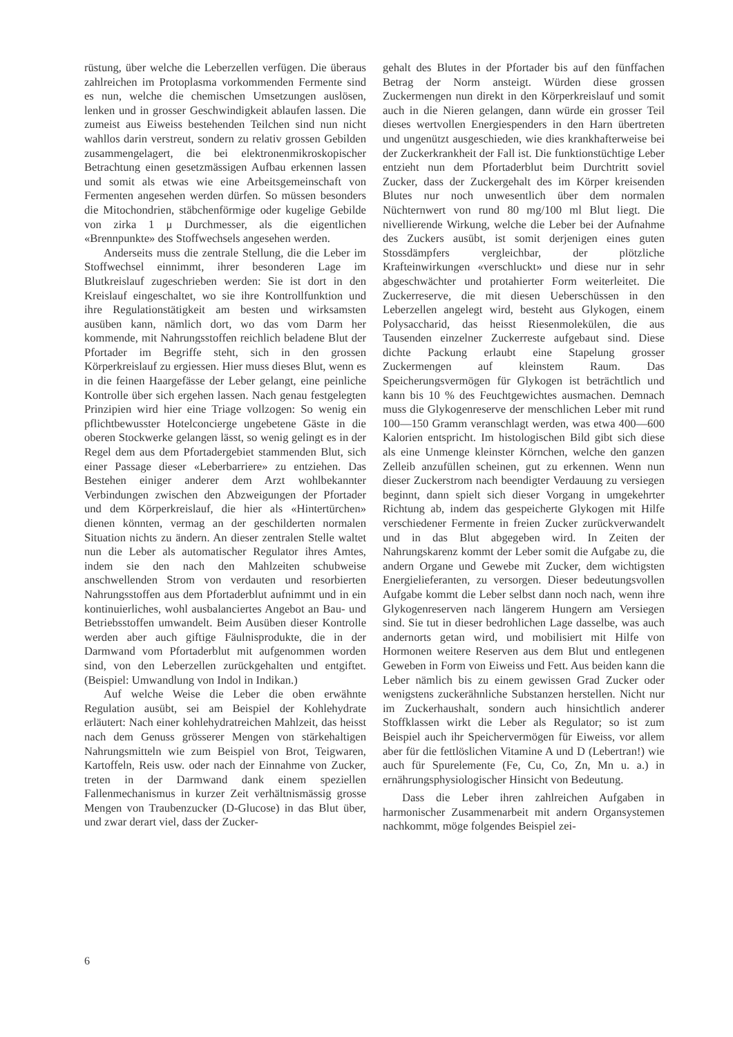rüstung, über welche die Leberzellen verfügen. Die überaus zahlreichen im Protoplasma vorkommenden Fermente sind es nun, welche die chemischen Umsetzungen auslösen, lenken und in grosser Geschwindigkeit ablaufen lassen. Die zumeist aus Eiweiss bestehenden Teilchen sind nun nicht wahllos darin verstreut, sondern zu relativ grossen Gebilden zusammengelagert, die bei elektronenmikroskopischer Betrachtung einen gesetzmässigen Aufbau erkennen lassen und somit als etwas wie eine Arbeitsgemeinschaft von Fermenten angesehen werden dürfen. So müssen besonders die Mitochondrien, stäbchenförmige oder kugelige Gebilde von zirka 1 μ Durchmesser, als die eigentlichen «Brennpunkte» des Stoffwechsels angesehen werden.
Anderseits muss die zentrale Stellung, die die Leber im Stoffwechsel einnimmt, ihrer besonderen Lage im Blutkreislauf zugeschrieben werden: Sie ist dort in den Kreislauf eingeschaltet, wo sie ihre Kontrollfunktion und ihre Regulationstätigkeit am besten und wirksamsten ausüben kann, nämlich dort, wo das vom Darm her kommende, mit Nahrungsstoffen reichlich beladene Blut der Pfortader im Begriffe steht, sich in den grossen Körperkreislauf zu ergiessen. Hier muss dieses Blut, wenn es in die feinen Haargefässe der Leber gelangt, eine peinliche Kontrolle über sich ergehen lassen. Nach genau festgelegten Prinzipien wird hier eine Triage vollzogen: So wenig ein pflichtbewusster Hotelconcierge ungebetene Gäste in die oberen Stockwerke gelangen lässt, so wenig gelingt es in der Regel dem aus dem Pfortadergebiet stammenden Blut, sich einer Passage dieser «Leberbarriere» zu entziehen. Das Bestehen einiger anderer dem Arzt wohlbekannter Verbindungen zwischen den Abzweigungen der Pfortader und dem Körperkreislauf, die hier als «Hintertürchen» dienen könnten, vermag an der geschilderten normalen Situation nichts zu ändern. An dieser zentralen Stelle waltet nun die Leber als automatischer Regulator ihres Amtes, indem sie den nach den Mahlzeiten schubweise anschwellenden Strom von verdauten und resorbierten Nahrungsstoffen aus dem Pfortaderblut aufnimmt und in ein kontinuierliches, wohl ausbalanciertes Angebot an Bau- und Betriebsstoffen umwandelt. Beim Ausüben dieser Kontrolle werden aber auch giftige Fäulnisprodukte, die in der Darmwand vom Pfortaderblut mit aufgenommen worden sind, von den Leberzellen zurückgehalten und entgiftet. (Beispiel: Umwandlung von Indol in Indikan.)
Auf welche Weise die Leber die oben erwähnte Regulation ausübt, sei am Beispiel der Kohlehydrate erläutert: Nach einer kohlehydratreichen Mahlzeit, das heisst nach dem Genuss grösserer Mengen von stärkehaltigen Nahrungsmitteln wie zum Beispiel von Brot, Teigwaren, Kartoffeln, Reis usw. oder nach der Einnahme von Zucker, treten in der Darmwand dank einem speziellen Fallenmechanismus in kurzer Zeit verhältnismässig grosse Mengen von Traubenzucker (D-Glucose) in das Blut über, und zwar derart viel, dass der Zucker-
gehalt des Blutes in der Pfortader bis auf den fünffachen Betrag der Norm ansteigt. Würden diese grossen Zuckermengen nun direkt in den Körperkreislauf und somit auch in die Nieren gelangen, dann würde ein grosser Teil dieses wertvollen Energiespenders in den Harn übertreten und ungenützt ausgeschieden, wie dies krankhafterweise bei der Zuckerkrankheit der Fall ist. Die funktionstüchtige Leber entzieht nun dem Pfortaderblut beim Durchtritt soviel Zucker, dass der Zuckergehalt des im Körper kreisenden Blutes nur noch unwesentlich über dem normalen Nüchternwert von rund 80 mg/100 ml Blut liegt. Die nivellierende Wirkung, welche die Leber bei der Aufnahme des Zuckers ausübt, ist somit derjenigen eines guten Stossdämpfers vergleichbar, der plötzliche Krafteinwirkungen «verschluckt» und diese nur in sehr abgeschwächter und protahierter Form weiterleitet. Die Zuckerreserve, die mit diesen Ueberschüssen in den Leberzellen angelegt wird, besteht aus Glykogen, einem Polysaccharid, das heisst Riesenmolekülen, die aus Tausenden einzelner Zuckerreste aufgebaut sind. Diese dichte Packung erlaubt eine Stapelung grosser Zuckermengen auf kleinstem Raum. Das Speicherungsvermögen für Glykogen ist beträchtlich und kann bis 10 % des Feuchtgewichtes ausmachen. Demnach muss die Glykogenreserve der menschlichen Leber mit rund 100—150 Gramm veranschlagt werden, was etwa 400—600 Kalorien entspricht. Im histologischen Bild gibt sich diese als eine Unmenge kleinster Körnchen, welche den ganzen Zelleib anzufüllen scheinen, gut zu erkennen. Wenn nun dieser Zuckerstrom nach beendigter Verdauung zu versiegen beginnt, dann spielt sich dieser Vorgang in umgekehrter Richtung ab, indem das gespeicherte Glykogen mit Hilfe verschiedener Fermente in freien Zucker zurückverwandelt und in das Blut abgegeben wird. In Zeiten der Nahrungskarenz kommt der Leber somit die Aufgabe zu, die andern Organe und Gewebe mit Zucker, dem wichtigsten Energielieferanten, zu versorgen. Dieser bedeutungsvollen Aufgabe kommt die Leber selbst dann noch nach, wenn ihre Glykogenreserven nach längerem Hungern am Versiegen sind. Sie tut in dieser bedrohlichen Lage dasselbe, was auch andernorts getan wird, und mobilisiert mit Hilfe von Hormonen weitere Reserven aus dem Blut und entlegenen Geweben in Form von Eiweiss und Fett. Aus beiden kann die Leber nämlich bis zu einem gewissen Grad Zucker oder wenigstens zuckerähnliche Substanzen herstellen. Nicht nur im Zuckerhaushalt, sondern auch hinsichtlich anderer Stoffklassen wirkt die Leber als Regulator; so ist zum Beispiel auch ihr Speichervermögen für Eiweiss, vor allem aber für die fettlöslichen Vitamine A und D (Lebertran!) wie auch für Spurelemente (Fe, Cu, Co, Zn, Mn u. a.) in ernährungsphysiologischer Hinsicht von Bedeutung.
Dass die Leber ihren zahlreichen Aufgaben in harmonischer Zusammenarbeit mit andern Organsystemen nachkommt, möge folgendes Beispiel zei-
6